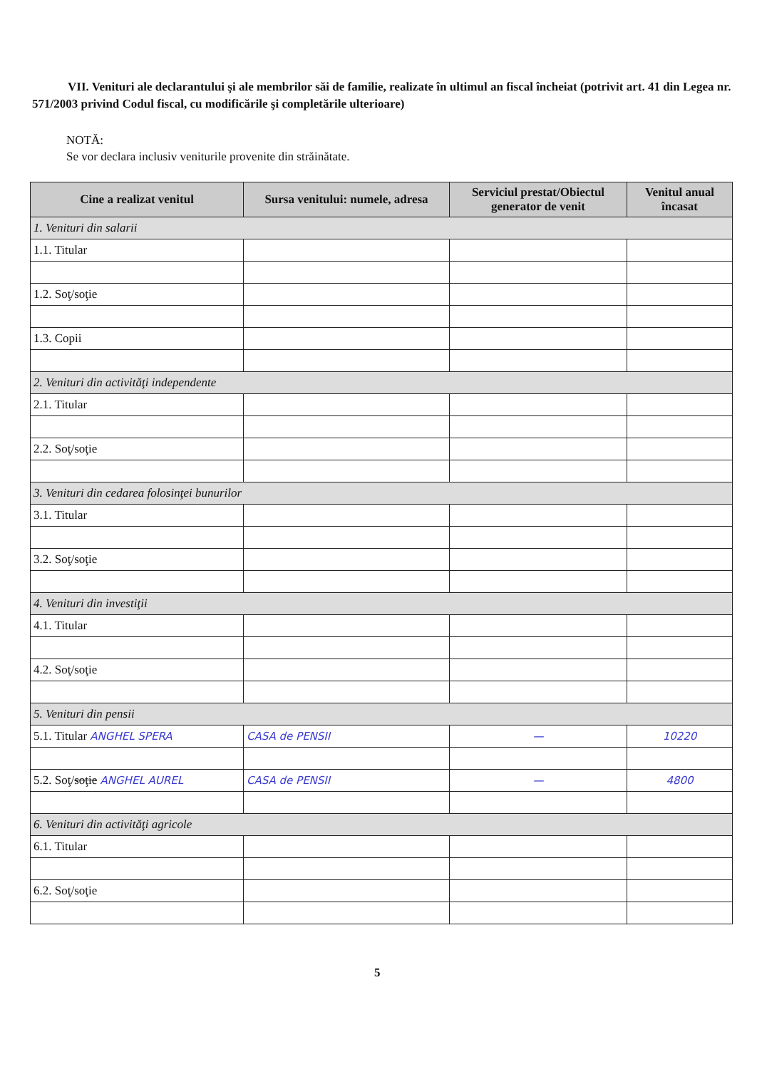VII. Venituri ale declarantului şi ale membrilor săi de familie, realizate în ultimul an fiscal încheiat (potrivit art. 41 din Legea nr. 571/2003 privind Codul fiscal, cu modificările şi completările ulterioare)
NOTĂ:
Se vor declara inclusiv veniturile provenite din străinătate.
| Cine a realizat venitul | Sursa venitului: numele, adresa | Serviciul prestat/Obiectul generator de venit | Venitul anual încasat |
| --- | --- | --- | --- |
| 1. Venituri din salarii | | | |
| 1.1. Titular | | | |
| 1.2. Soţ/soţie | | | |
| 1.3. Copii | | | |
| 2. Venituri din activităţi independente | | | |
| 2.1. Titular | | | |
| 2.2. Soţ/soţie | | | |
| 3. Venituri din cedarea folosinţei bunurilor | | | |
| 3.1. Titular | | | |
| 3.2. Soţ/soţie | | | |
| 4. Venituri din investiţii | | | |
| 4.1. Titular | | | |
| 4.2. Soţ/soţie | | | |
| 5. Venituri din pensii | | | |
| 5.1. Titular ANGHEL SPERA | CASA de PENSII | — | 10220 |
| 5.2. Soţ/ soţie ANGHEL AUREL | CASA de PENSII | — | 4800 |
| 6. Venituri din activităţi agricole | | | |
| 6.1. Titular | | | |
| 6.2. Soţ/soţie | | | |
5